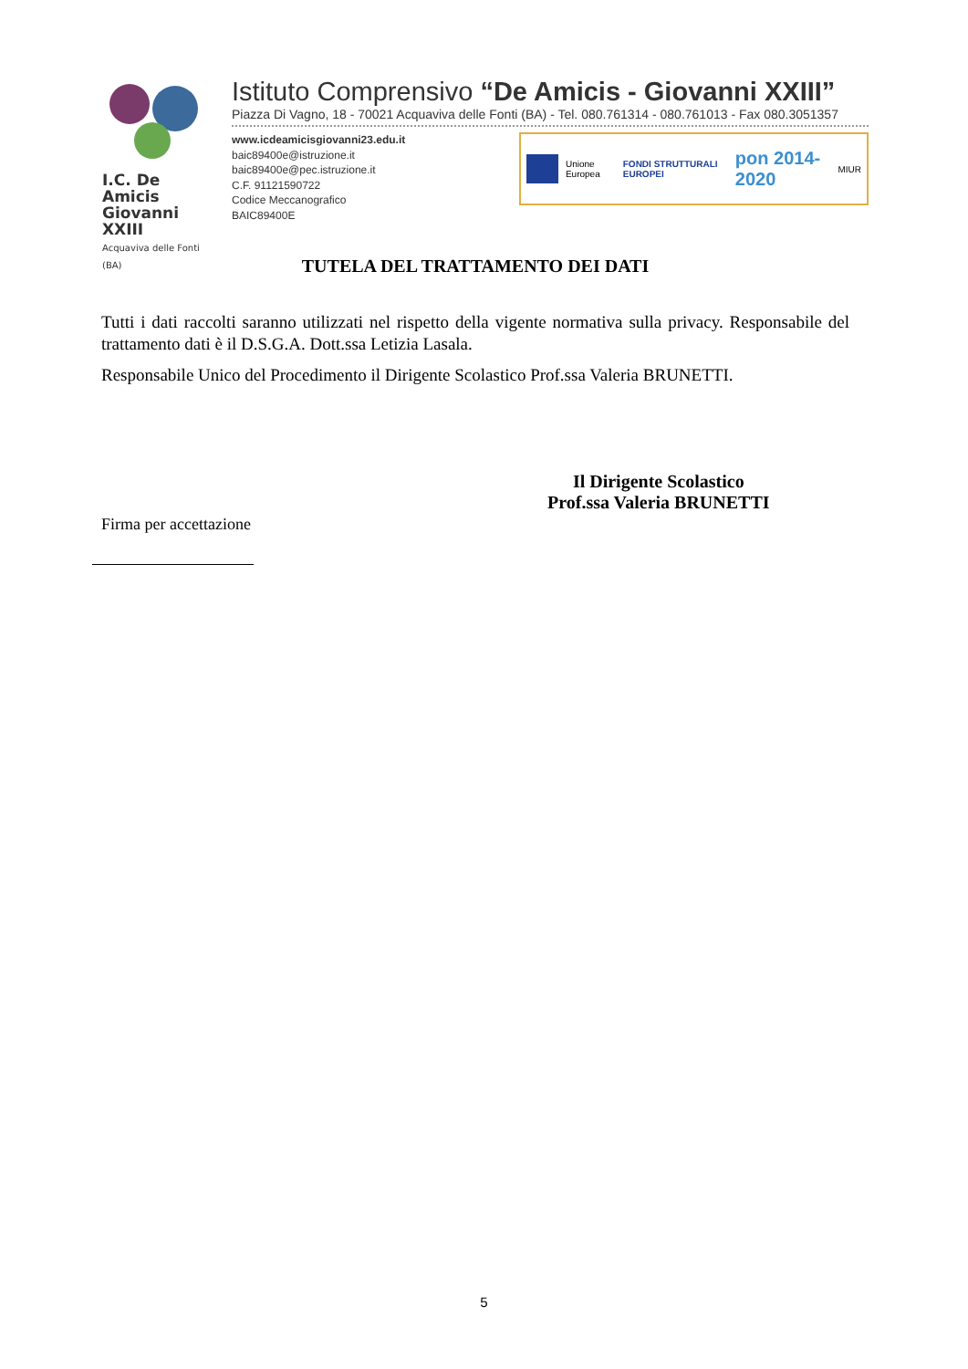I.C. De Amicis Giovanni XXIII
Acquaviva delle Fonti (BA)
Istituto Comprensivo “De Amicis - Giovanni XXIII”
Piazza Di Vagno, 18 - 70021 Acquaviva delle Fonti (BA) - Tel. 080.761314 - 080.761013 - Fax 080.3051357
www.icdeamicisgiovanni23.edu.it
baic89400e@istruzione.it
baic89400e@pec.istruzione.it
C.F. 91121590722
Codice Meccanografico BAIC89400E
Unione Europea FONDI STRUTTURALI EUROPEI pon 2014-2020 MIUR
TUTELA DEL TRATTAMENTO DEI DATI
Tutti i dati raccolti saranno utilizzati nel rispetto della vigente normativa sulla privacy. Responsabile del trattamento dati è il D.S.G.A. Dott.ssa Letizia Lasala.
Responsabile Unico del Procedimento il Dirigente Scolastico Prof.ssa Valeria BRUNETTI.
Il Dirigente Scolastico
Prof.ssa Valeria BRUNETTI
Firma per accettazione
5